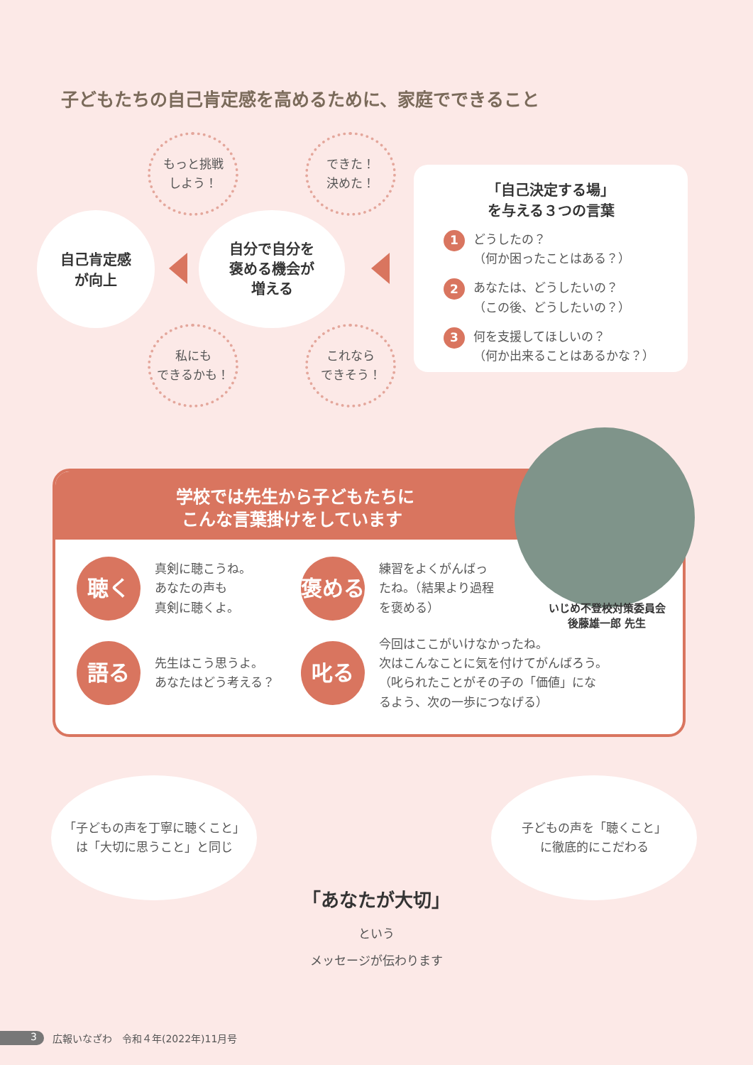子どもたちの自己肯定感を高めるために、家庭でできること
もっと挑戦
しよう！
できた！
決めた！
自己肯定感
が向上
自分で自分を
褒める機会が
増える
私にも
できるかも！
これなら
できそう！
「自己決定する場」
を与える３つの言葉
1
どうしたの？
（何か困ったことはある？）
2
あなたは、どうしたいの？
（この後、どうしたいの？）
3
何を支援してほしいの？
（何か出来ることはあるかな？）
学校では先生から子どもたちに
こんな言葉掛けをしています
聴く
真剣に聴こうね。
あなたの声も
真剣に聴くよ。
褒める
練習をよくがんばっ
たね。（結果より過程
を褒める）
語る
先生はこう思うよ。
あなたはどう考える？
叱る
今回はここがいけなかったね。
次はこんなことに気を付けてがんばろう。
（叱られたことがその子の「価値」にな
るよう、次の一歩につなげる）
いじめ不登校対策委員会
後藤雄一郎 先生
「子どもの声を丁寧に聴くこと」
は「大切に思うこと」と同じ
子どもの声を「聴くこと」
に徹底的にこだわる
「あなたが大切」
という
メッセージが伝わります
3 広報いなざわ　令和４年(2022年)11月号